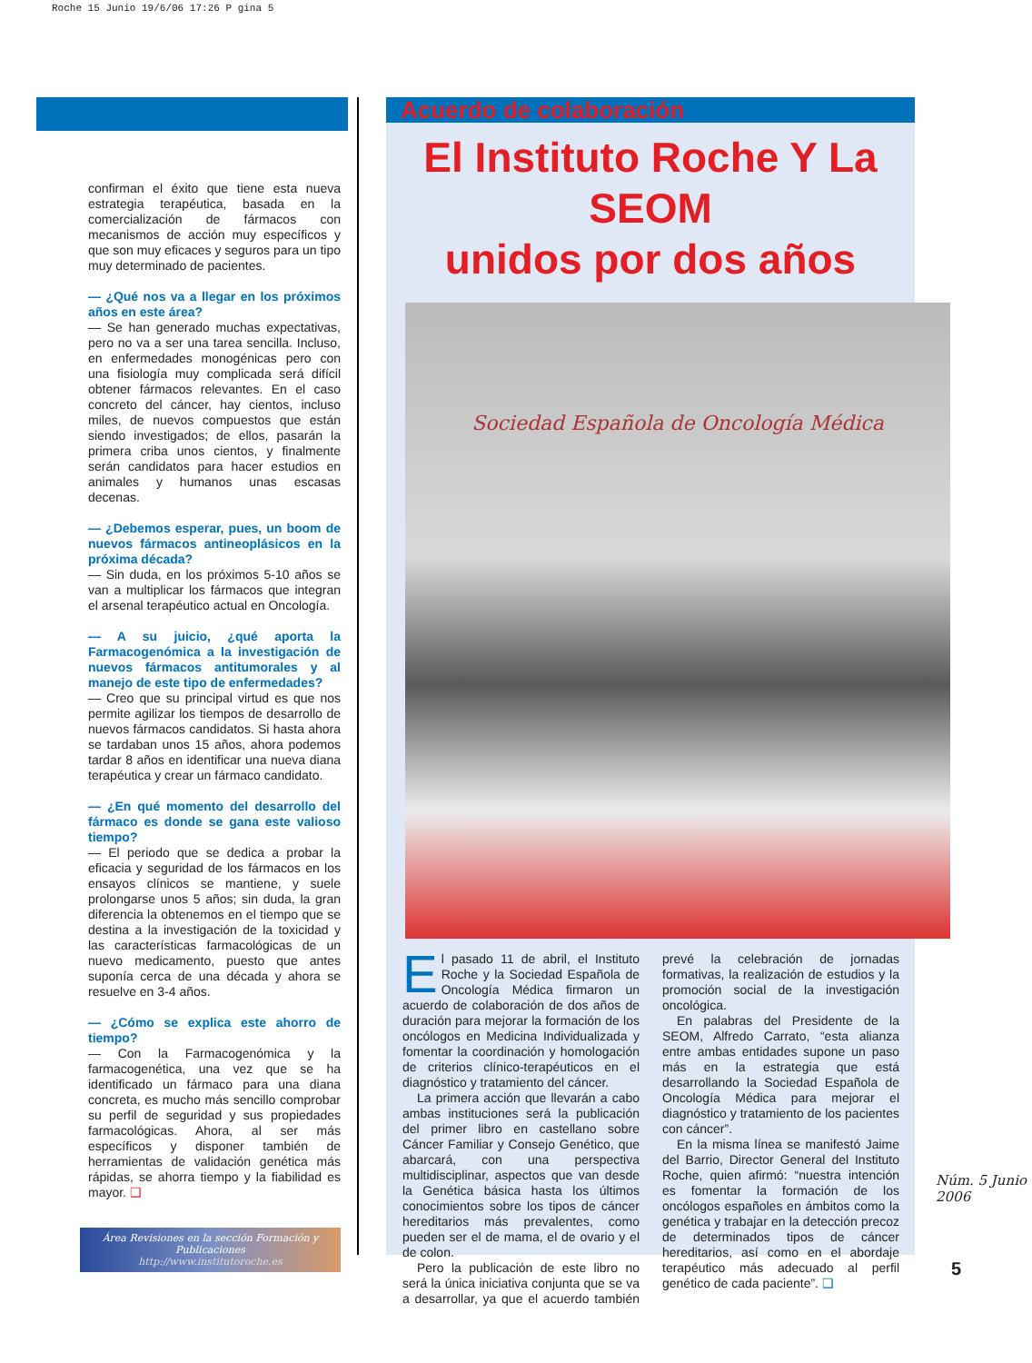Roche 15 Junio 19/6/06 17:26 P gina 5
confirman el éxito que tiene esta nueva estrategia terapéutica, basada en la comercialización de fármacos con mecanismos de acción muy específicos y que son muy eficaces y seguros para un tipo muy determinado de pacientes.
— ¿Qué nos va a llegar en los próximos años en este área?
— Se han generado muchas expectativas, pero no va a ser una tarea sencilla. Incluso, en enfermedades monogénicas pero con una fisiología muy complicada será difícil obtener fármacos relevantes. En el caso concreto del cáncer, hay cientos, incluso miles, de nuevos compuestos que están siendo investigados; de ellos, pasarán la primera criba unos cientos, y finalmente serán candidatos para hacer estudios en animales y humanos unas escasas decenas.
— ¿Debemos esperar, pues, un boom de nuevos fármacos antineoplásicos en la próxima década?
— Sin duda, en los próximos 5-10 años se van a multiplicar los fármacos que integran el arsenal terapéutico actual en Oncología.
— A su juicio, ¿qué aporta la Farmacogenómica a la investigación de nuevos fármacos antitumorales y al manejo de este tipo de enfermedades?
— Creo que su principal virtud es que nos permite agilizar los tiempos de desarrollo de nuevos fármacos candidatos. Si hasta ahora se tardaban unos 15 años, ahora podemos tardar 8 años en identificar una nueva diana terapéutica y crear un fármaco candidato.
— ¿En qué momento del desarrollo del fármaco es donde se gana este valioso tiempo?
— El periodo que se dedica a probar la eficacia y seguridad de los fármacos en los ensayos clínicos se mantiene, y suele prolongarse unos 5 años; sin duda, la gran diferencia la obtenemos en el tiempo que se destina a la investigación de la toxicidad y las características farmacológicas de un nuevo medicamento, puesto que antes suponía cerca de una década y ahora se resuelve en 3-4 años.
— ¿Cómo se explica este ahorro de tiempo?
— Con la Farmacogenómica y la farmacogenética, una vez que se ha identificado un fármaco para una diana concreta, es mucho más sencillo comprobar su perfil de seguridad y sus propiedades farmacológicas. Ahora, al ser más específicos y disponer también de herramientas de validación genética más rápidas, se ahorra tiempo y la fiabilidad es mayor. ❑
Área Revisiones en la sección Formación y Publicaciones
http://www.institutoroche.es
Acuerdo de colaboración
El Instituto Roche Y La SEOM
unidos por dos años
Sociedad Española de Oncología Médica
El pasado 11 de abril, el Instituto Roche y la Sociedad Española de Oncología Médica firmaron un acuerdo de colaboración de dos años de duración para mejorar la formación de los oncólogos en Medicina Individualizada y fomentar la coordinación y homologación de criterios clínico-terapéuticos en el diagnóstico y tratamiento del cáncer.
La primera acción que llevarán a cabo ambas instituciones será la publicación del primer libro en castellano sobre Cáncer Familiar y Consejo Genético, que abarcará, con una perspectiva multidisciplinar, aspectos que van desde la Genética básica hasta los últimos conocimientos sobre los tipos de cáncer hereditarios más prevalentes, como pueden ser el de mama, el de ovario y el de colon.
Pero la publicación de este libro no será la única iniciativa conjunta que se va a desarrollar, ya que el acuerdo también prevé la celebración de jornadas formativas, la realización de estudios y la promoción social de la investigación oncológica.
En palabras del Presidente de la SEOM, Alfredo Carrato, “esta alianza entre ambas entidades supone un paso más en la estrategia que está desarrollando la Sociedad Española de Oncología Médica para mejorar el diagnóstico y tratamiento de los pacientes con cáncer”.
En la misma línea se manifestó Jaime del Barrio, Director General del Instituto Roche, quien afirmó: “nuestra intención es fomentar la formación de los oncólogos españoles en ámbitos como la genética y trabajar en la detección precoz de determinados tipos de cáncer hereditarios, así como en el abordaje terapéutico más adecuado al perfil genético de cada paciente”. ❑
Núm. 5 Junio 2006
5